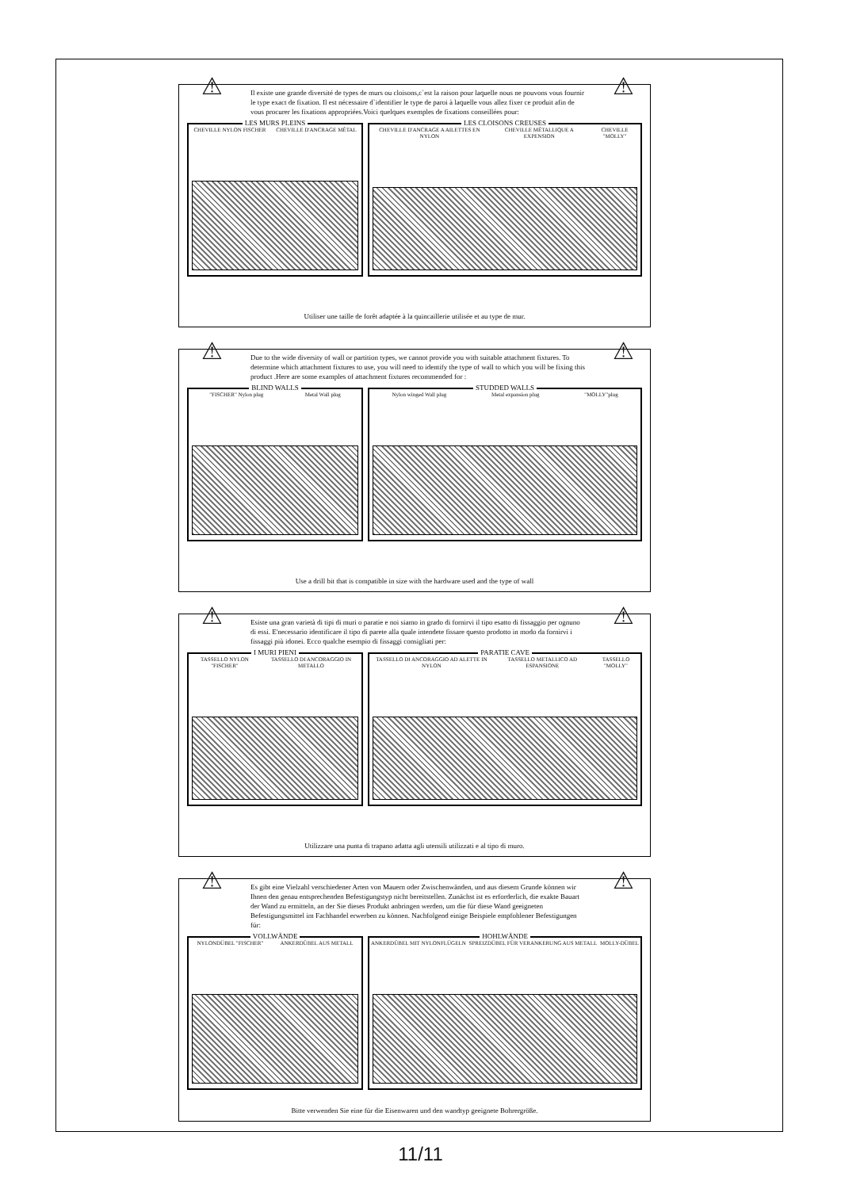⚠ ⚠
Il existe une grande diversité de types de murs ou cloisons,c`est la raison pour laquelle nous ne pouvons vous fournir le type exact de fixation. Il est nécessaire d`identifier le type de paroi à laquelle vous allez fixer ce produit afin de vous procurer les fixations appropriées.Voici quelques exemples de fixations conseillées pour:
LES MURS PLEINS
CHEVILLE NYLON FISCHER CHEVILLE D'ANCRAGE MÉTAL
LES CLOISONS CREUSES
CHEVILLE D'ANCRAGE A AILETTES EN NYLON CHEVILLE MÉTALLIQUE A EXPENSION CHEVILLE "MOLLY"
Utiliser une taille de forêt adaptée à la quincaillerie utilisée et au type de mur.
⚠ ⚠
Due to the wide diversity of wall or partition types, we cannot provide you with suitable attachment fixtures. To determine which attachment fixtures to use, you will need to identify the type of wall to which you will be fixing this product .Here are some examples of attachment fixtures recommended for :
BLIND WALLS
"FISCHER" Nylon plug Metal Wall plug
STUDDED WALLS
Nylon winged Wall plug Metal expansion plug "MOLLY"plug
Use a drill bit that is compatible in size with the hardware used and the type of wall
⚠ ⚠
Esiste una gran varietà di tipi di muri o paratie e noi siamo in grado di fornirvi il tipo esatto di fissaggio per ognuno di essi. E'necessario identificare il tipo di parete alla quale intendete fissare questo prodotto in modo da fornirvi i fissaggi più idonei. Ecco qualche esempio di fissaggi consigliati per:
I MURI PIENI
TASSELLO NYLON "FISCHER" TASSELLO DI ANCORAGGIO IN METALLO
PARATIE CAVE
TASSELLO DI ANCORAGGIO AD ALETTE IN NYLON TASSELLO METALLICO AD ESPANSIONE TASSELLO "MOLLY"
Utilizzare una punta di trapano adatta agli utensili utilizzati e al tipo di muro.
⚠ ⚠
Es gibt eine Vielzahl verschiedener Arten von Mauern oder Zwischenwänden, und aus diesem Grunde können wir Ihnen den genau entsprechenden Befestigungstyp nicht bereitstellen. Zunächst ist es erforderlich, die exakte Bauart der Wand zu ermitteln, an der Sie dieses Produkt anbringen werden, um die für diese Wand geeigneten Befestigungsmittel im Fachhandel erwerben zu können. Nachfolgend einige Beispiele empfohlener Befestigungen für:
VOLLWÄNDE
NYLONDÜBEL "FISCHER" ANKERDÜBEL AUS METALL
HOHLWÄNDE
ANKERDÜBEL MIT NYLONFLÜGELN SPREIZDÜBEL FÜR VERANKERUNG AUS METALL MOLLY-DÜBEL
Bitte verwenden Sie eine für die Eisenwaren und den wandtyp geeignete Bohrergröße.
11/11